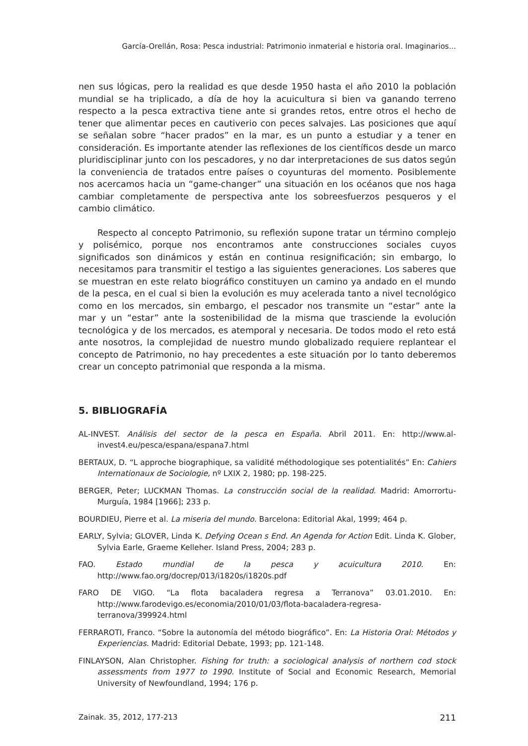García-Orellán, Rosa: Pesca industrial: Patrimonio inmaterial e historia oral. Imaginarios...
nen sus lógicas, pero la realidad es que desde 1950 hasta el año 2010 la población mundial se ha triplicado, a día de hoy la acuicultura si bien va ganando terreno respecto a la pesca extractiva tiene ante si grandes retos, entre otros el hecho de tener que alimentar peces en cautiverio con peces salvajes. Las posiciones que aquí se señalan sobre “hacer prados” en la mar, es un punto a estudiar y a tener en consideración. Es importante atender las reflexiones de los científicos desde un marco pluridisciplinar junto con los pescadores, y no dar interpretaciones de sus datos según la conveniencia de tratados entre países o coyunturas del momento. Posiblemente nos acercamos hacia un “game-changer” una situación en los océanos que nos haga cambiar completamente de perspectiva ante los sobreesfuerzos pesqueros y el cambio climático.
Respecto al concepto Patrimonio, su reflexión supone tratar un término complejo y polisémico, porque nos encontramos ante construcciones sociales cuyos significados son dinámicos y están en continua resignificación; sin embargo, lo necesitamos para transmitir el testigo a las siguientes generaciones. Los saberes que se muestran en este relato biográfico constituyen un camino ya andado en el mundo de la pesca, en el cual si bien la evolución es muy acelerada tanto a nivel tecnológico como en los mercados, sin embargo, el pescador nos transmite un “estar” ante la mar y un “estar” ante la sostenibilidad de la misma que trasciende la evolución tecnológica y de los mercados, es atemporal y necesaria. De todos modo el reto está ante nosotros, la complejidad de nuestro mundo globalizado requiere replantear el concepto de Patrimonio, no hay precedentes a este situación por lo tanto deberemos crear un concepto patrimonial que responda a la misma.
5. BIBLIOGRAFÍA
AL-INVEST. Análisis del sector de la pesca en España. Abril 2011. En: http://www.al-invest4.eu/pesca/espana/espana7.html
BERTAUX, D. “L approche biographique, sa validité méthodologique ses potentialités” En: Cahiers Internationaux de Sociologie, nº LXIX 2, 1980; pp. 198-225.
BERGER, Peter; LUCKMAN Thomas. La construcción social de la realidad. Madrid: Amorrortu-Murguía, 1984 [1966]; 233 p.
BOURDIEU, Pierre et al. La miseria del mundo. Barcelona: Editorial Akal, 1999; 464 p.
EARLY, Sylvia; GLOVER, Linda K. Defying Ocean s End. An Agenda for Action Edit. Linda K. Glober, Sylvia Earle, Graeme Kelleher. Island Press, 2004; 283 p.
FAO. Estado mundial de la pesca y acuicultura 2010. En: http://www.fao.org/docrep/013/i1820s/i1820s.pdf
FARO DE VIGO. “La flota bacaladera regresa a Terranova” 03.01.2010. En: http://www.farodevigo.es/economia/2010/01/03/flota-bacaladera-regresa-terranova/399924.html
FERRAROTI, Franco. “Sobre la autonomía del método biográfico”. En: La Historia Oral: Métodos y Experiencias. Madrid: Editorial Debate, 1993; pp. 121-148.
FINLAYSON, Alan Christopher. Fishing for truth: a sociological analysis of northern cod stock assessments from 1977 to 1990. Institute of Social and Economic Research, Memorial University of Newfoundland, 1994; 176 p.
Zainak. 35, 2012, 177-213 211